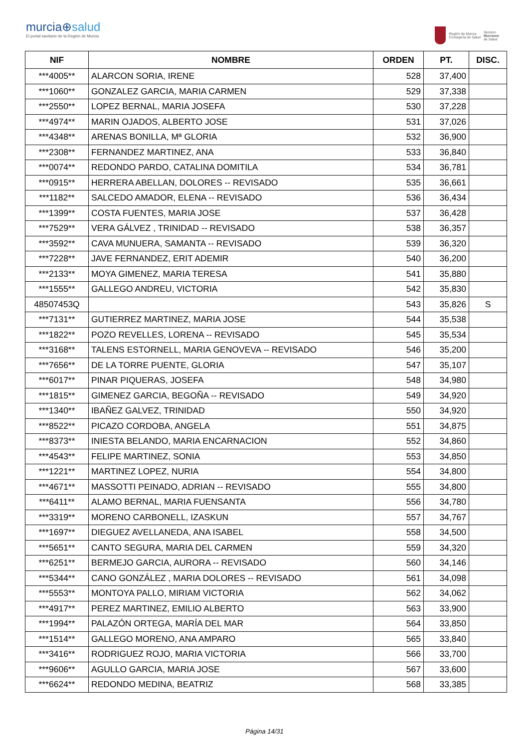murcia⊕salud
El portal sanitario de la Región de Murcia
Región de Murcia
Consejería de Salud
Servicio
Murciano
de Salud
| NIF | NOMBRE | ORDEN | PT. | DISC. |
| --- | --- | --- | --- | --- |
| ***4005** | ALARCON SORIA, IRENE | 528 | 37,400 | |
| ***1060** | GONZALEZ GARCIA, MARIA CARMEN | 529 | 37,338 | |
| ***2550** | LOPEZ BERNAL, MARIA JOSEFA | 530 | 37,228 | |
| ***4974** | MARIN OJADOS, ALBERTO JOSE | 531 | 37,026 | |
| ***4348** | ARENAS BONILLA, Mª GLORIA | 532 | 36,900 | |
| ***2308** | FERNANDEZ MARTINEZ, ANA | 533 | 36,840 | |
| ***0074** | REDONDO PARDO, CATALINA DOMITILA | 534 | 36,781 | |
| ***0915** | HERRERA ABELLAN, DOLORES -- REVISADO | 535 | 36,661 | |
| ***1182** | SALCEDO AMADOR, ELENA -- REVISADO | 536 | 36,434 | |
| ***1399** | COSTA FUENTES, MARIA JOSE | 537 | 36,428 | |
| ***7529** | VERA GÁLVEZ , TRINIDAD -- REVISADO | 538 | 36,357 | |
| ***3592** | CAVA MUNUERA, SAMANTA -- REVISADO | 539 | 36,320 | |
| ***7228** | JAVE FERNANDEZ, ERIT ADEMIR | 540 | 36,200 | |
| ***2133** | MOYA GIMENEZ, MARIA TERESA | 541 | 35,880 | |
| ***1555** | GALLEGO ANDREU, VICTORIA | 542 | 35,830 | |
| 48507453Q | | 543 | 35,826 | S |
| ***7131** | GUTIERREZ MARTINEZ, MARIA JOSE | 544 | 35,538 | |
| ***1822** | POZO REVELLES, LORENA -- REVISADO | 545 | 35,534 | |
| ***3168** | TALENS ESTORNELL, MARIA GENOVEVA -- REVISADO | 546 | 35,200 | |
| ***7656** | DE LA TORRE PUENTE, GLORIA | 547 | 35,107 | |
| ***6017** | PINAR PIQUERAS, JOSEFA | 548 | 34,980 | |
| ***1815** | GIMENEZ GARCIA, BEGOÑA -- REVISADO | 549 | 34,920 | |
| ***1340** | IBAÑEZ GALVEZ, TRINIDAD | 550 | 34,920 | |
| ***8522** | PICAZO CORDOBA, ANGELA | 551 | 34,875 | |
| ***8373** | INIESTA BELANDO, MARIA ENCARNACION | 552 | 34,860 | |
| ***4543** | FELIPE MARTINEZ, SONIA | 553 | 34,850 | |
| ***1221** | MARTINEZ LOPEZ, NURIA | 554 | 34,800 | |
| ***4671** | MASSOTTI PEINADO, ADRIAN -- REVISADO | 555 | 34,800 | |
| ***6411** | ALAMO BERNAL, MARIA FUENSANTA | 556 | 34,780 | |
| ***3319** | MORENO CARBONELL, IZASKUN | 557 | 34,767 | |
| ***1697** | DIEGUEZ AVELLANEDA, ANA ISABEL | 558 | 34,500 | |
| ***5651** | CANTO SEGURA, MARIA DEL CARMEN | 559 | 34,320 | |
| ***6251** | BERMEJO GARCIA, AURORA -- REVISADO | 560 | 34,146 | |
| ***5344** | CANO GONZÁLEZ , MARIA DOLORES -- REVISADO | 561 | 34,098 | |
| ***5553** | MONTOYA PALLO, MIRIAM VICTORIA | 562 | 34,062 | |
| ***4917** | PEREZ MARTINEZ, EMILIO ALBERTO | 563 | 33,900 | |
| ***1994** | PALAZÓN ORTEGA, MARÍA DEL MAR | 564 | 33,850 | |
| ***1514** | GALLEGO MORENO, ANA AMPARO | 565 | 33,840 | |
| ***3416** | RODRIGUEZ ROJO, MARIA VICTORIA | 566 | 33,700 | |
| ***9606** | AGULLO GARCIA, MARIA JOSE | 567 | 33,600 | |
| ***6624** | REDONDO MEDINA, BEATRIZ | 568 | 33,385 | |
Página 14/31